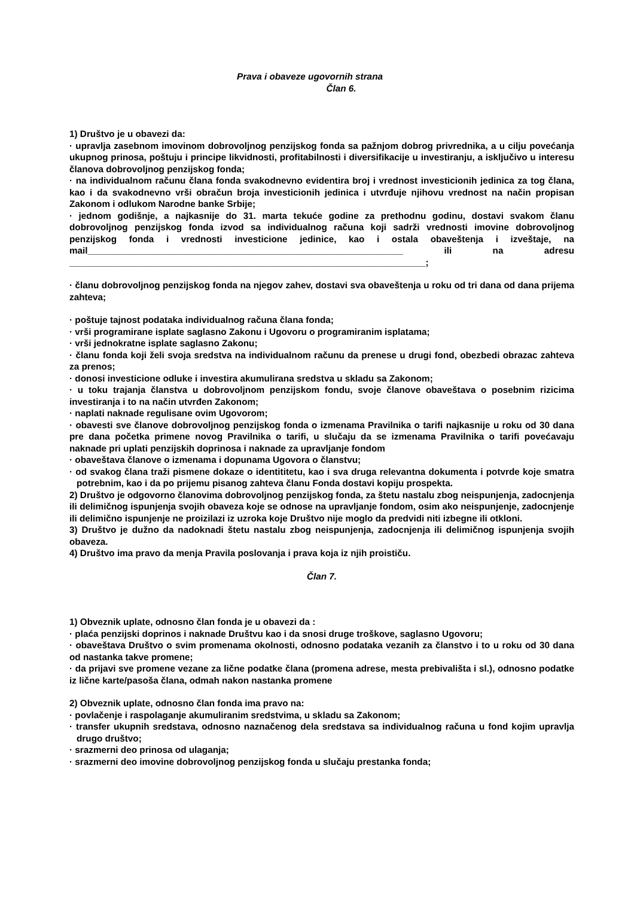Prava i obaveze ugovornih strana
Član 6.
1) Društvo je u obavezi da:
· upravlja zasebnom imovinom dobrovoljnog penzijskog fonda sa pažnjom dobrog privrednika, a u cilju povećanja ukupnog prinosa, poštuju i principe likvidnosti, profitabilnosti i diversifikacije u investiranju, a isključivo u interesu članova dobrovoljnog penzijskog fonda;
· na individualnom računu člana fonda svakodnevno evidentira broj i vrednost investicionih jedinica za tog člana, kao i da svakodnevno vrši obračun broja investicionih jedinica i utvrđuje njihovu vrednost na način propisan Zakonom i odlukom Narodne banke Srbije;
· jednom godišnje, a najkasnije do 31. marta tekuće godine za prethodnu godinu, dostavi svakom članu dobrovoljnog penzijskog fonda izvod sa individualnog računa koji sadrži vrednosti imovine dobrovoljnog penzijskog fonda i vrednosti investicione jedinice, kao i ostala obaveštenja i izveštaje, na mail______________________________________________________________ ili na adresu ______________________________________________________________________;
· članu dobrovoljnog penzijskog fonda na njegov zahev, dostavi sva obaveštenja u roku od tri dana od dana prijema zahteva;
· poštuje tajnost podataka individualnog računa člana fonda;
· vrši programirane isplate saglasno Zakonu i Ugovoru o programiranim isplatama;
· vrši jednokratne isplate saglasno Zakonu;
· članu fonda koji želi svoja sredstva na individualnom računu da prenese u drugi fond, obezbedi obrazac zahteva za prenos;
· donosi investicione odluke i investira akumulirana sredstva u skladu sa Zakonom;
· u toku trajanja članstva u dobrovoljnom penzijskom fondu, svoje članove obaveštava o posebnim rizicima investiranja i to na način utvrđen Zakonom;
· naplati naknade regulisane ovim Ugovorom;
· obavesti sve članove dobrovoljnog penzijskog fonda o izmenama Pravilnika o tarifi najkasnije u roku od 30 dana pre dana početka primene novog Pravilnika o tarifi, u slučaju da se izmenama Pravilnika o tarifi povećavaju naknade pri uplati penzijskih doprinosa i naknade za upravljanje fondom
· obaveštava članove o izmenama i dopunama Ugovora o članstvu;
· od svakog člana traži pismene dokaze o identititetu, kao i sva druga relevantna dokumenta i potvrde koje smatra potrebnim, kao i da po prijemu pisanog zahteva članu Fonda dostavi kopiju prospekta.
2) Društvo je odgovorno članovima dobrovoljnog penzijskog fonda, za štetu nastalu zbog neispunjenja, zadocnjenja ili delimičnog ispunjenja svojih obaveza koje se odnose na upravljanje fondom, osim ako neispunjenje, zadocnjenje ili delimično ispunjenje ne proizilazi iz uzroka koje Društvo nije moglo da predvidi niti izbegne ili otkloni.
3) Društvo je dužno da nadoknadi štetu nastalu zbog neispunjenja, zadocnjenja ili delimičnog ispunjenja svojih obaveza.
4) Društvo ima pravo da menja Pravila poslovanja i prava koja iz njih proističu.
Član 7.
1) Obveznik uplate, odnosno član fonda je u obavezi da :
· plaća penzijski doprinos i naknade Društvu kao i da snosi druge troškove, saglasno Ugovoru;
· obaveštava Društvo o svim promenama okolnosti, odnosno podataka vezanih za članstvo i to u roku od 30 dana od nastanka takve promene;
· da prijavi sve promene vezane za lične podatke člana (promena adrese, mesta prebivališta i sl.), odnosno podatke iz lične karte/pasoša člana, odmah nakon nastanka promene
2) Obveznik uplate, odnosno član fonda ima pravo na:
· povlačenje i raspolaganje akumuliranim sredstvima, u skladu sa Zakonom;
· transfer ukupnih sredstava, odnosno naznačenog dela sredstava sa individualnog računa u fond kojim upravlja drugo društvo;
· srazmerni deo prinosa od ulaganja;
· srazmerni deo imovine dobrovoljnog penzijskog fonda u slučaju prestanka fonda;